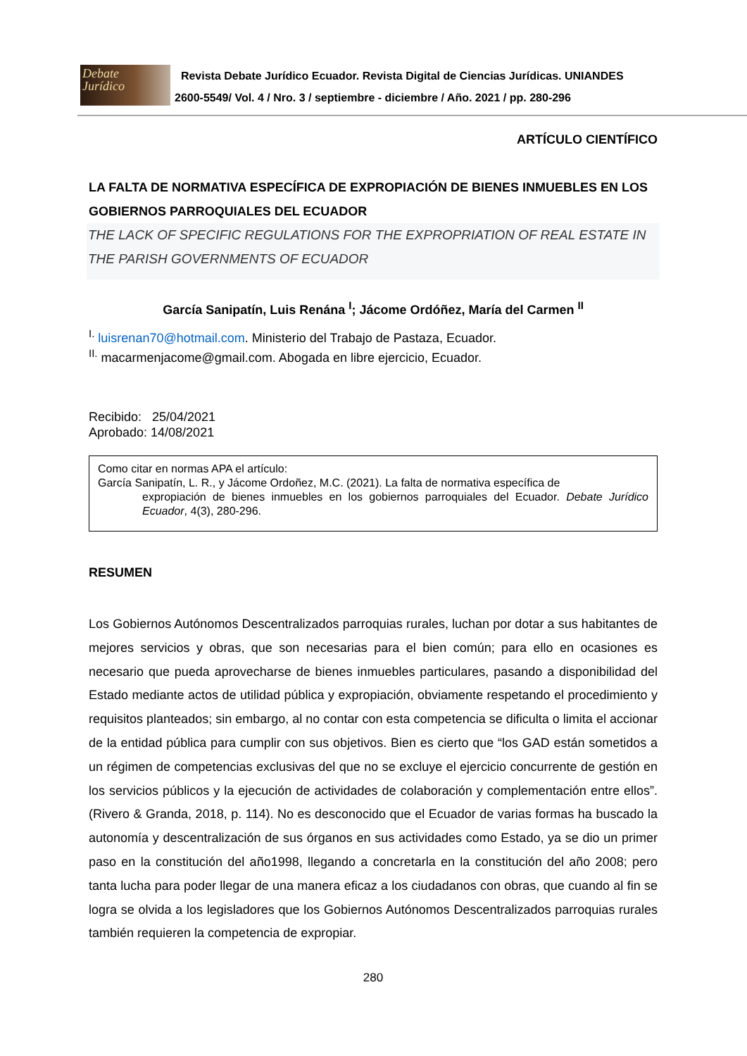Debate
Jurídico
Revista Debate Jurídico Ecuador. Revista Digital de Ciencias Jurídicas. UNIANDES
2600-5549/ Vol. 4 / Nro. 3 / septiembre - diciembre / Año. 2021 / pp. 280-296
ARTÍCULO CIENTÍFICO
LA FALTA DE NORMATIVA ESPECÍFICA DE EXPROPIACIÓN DE BIENES INMUEBLES EN LOS GOBIERNOS PARROQUIALES DEL ECUADOR
THE LACK OF SPECIFIC REGULATIONS FOR THE EXPROPRIATION OF REAL ESTATE IN THE PARISH GOVERNMENTS OF ECUADOR
García Sanipatín, Luis Renána <sup>I</sup>; Jácome Ordóñez, María del Carmen <sup>II</sup>
<sup>I.</sup> luisrenan70@hotmail.com. Ministerio del Trabajo de Pastaza, Ecuador.
<sup>II.</sup> macarmenjacome@gmail.com. Abogada en libre ejercicio, Ecuador.
Recibido: 25/04/2021
Aprobado: 14/08/2021
Como citar en normas APA el artículo:
García Sanipatín, L. R., y Jácome Ordoñez, M.C. (2021). La falta de normativa específica de
expropiación de bienes inmuebles en los gobiernos parroquiales del Ecuador. Debate Jurídico Ecuador, 4(3), 280-296.
RESUMEN
Los Gobiernos Autónomos Descentralizados parroquias rurales, luchan por dotar a sus habitantes de mejores servicios y obras, que son necesarias para el bien común; para ello en ocasiones es necesario que pueda aprovecharse de bienes inmuebles particulares, pasando a disponibilidad del Estado mediante actos de utilidad pública y expropiación, obviamente respetando el procedimiento y requisitos planteados; sin embargo, al no contar con esta competencia se dificulta o limita el accionar de la entidad pública para cumplir con sus objetivos. Bien es cierto que “los GAD están sometidos a un régimen de competencias exclusivas del que no se excluye el ejercicio concurrente de gestión en los servicios públicos y la ejecución de actividades de colaboración y complementación entre ellos”. (Rivero & Granda, 2018, p. 114). No es desconocido que el Ecuador de varias formas ha buscado la autonomía y descentralización de sus órganos en sus actividades como Estado, ya se dio un primer paso en la constitución del año1998, llegando a concretarla en la constitución del año 2008; pero tanta lucha para poder llegar de una manera eficaz a los ciudadanos con obras, que cuando al fin se logra se olvida a los legisladores que los Gobiernos Autónomos Descentralizados parroquias rurales también requieren la competencia de expropiar.
280